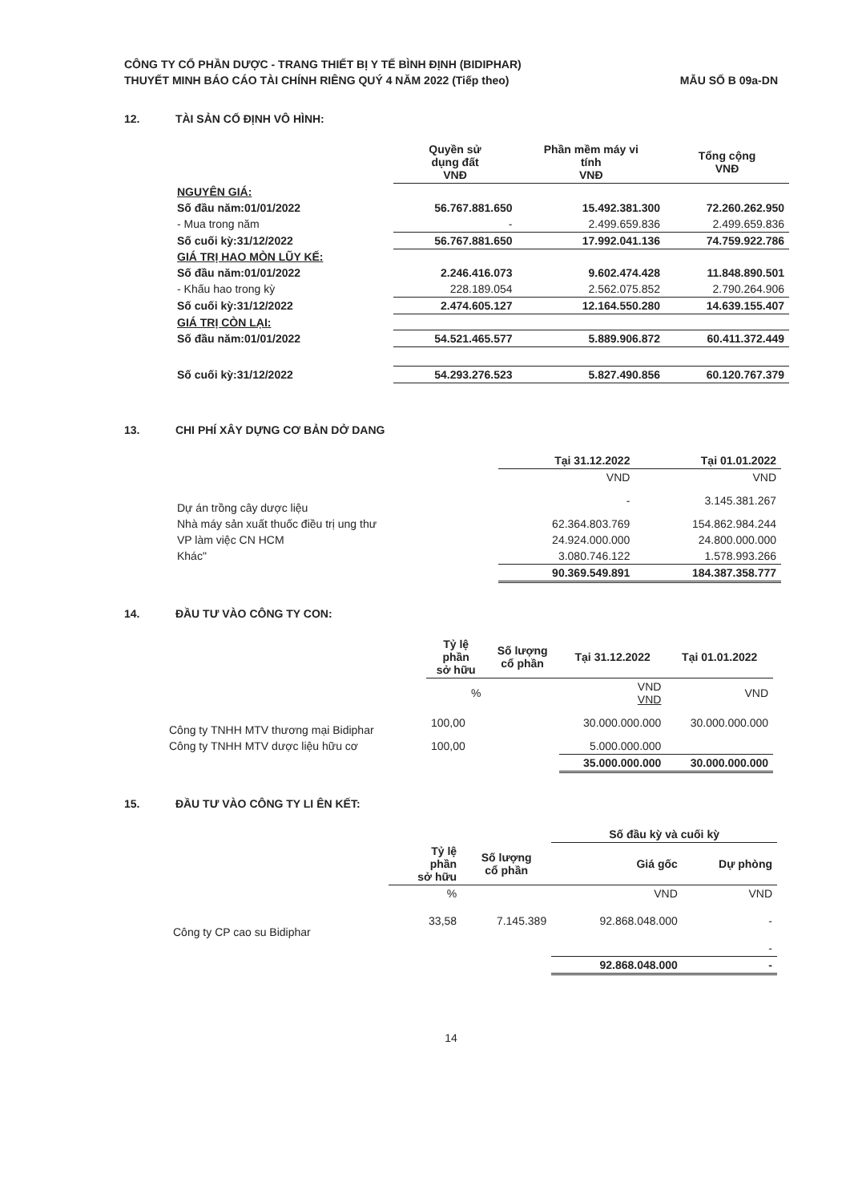CÔNG TY CỔ PHẦN DƯỢC - TRANG THIẾT BỊ Y TẾ BÌNH ĐỊNH (BIDIPHAR)
THUYẾT MINH BÁO CÁO TÀI CHÍNH RIÊNG QUÝ 4 NĂM 2022 (Tiếp theo) MẪU SỐ B 09a-DN
12. TÀI SẢN CỐ ĐỊNH VÔ HÌNH:
| | Quyền sử dụng đất VNĐ | Phần mềm máy vi tính VNĐ | Tổng cộng VNĐ |
| --- | --- | --- | --- |
| NGUYÊN GIÁ: | | | |
| Số đầu năm:01/01/2022 | 56.767.881.650 | 15.492.381.300 | 72.260.262.950 |
| - Mua trong năm | - | 2.499.659.836 | 2.499.659.836 |
| Số cuối kỳ:31/12/2022 | 56.767.881.650 | 17.992.041.136 | 74.759.922.786 |
| GIÁ TRỊ HAO MÒN LŨY KẾ: | | | |
| Số đầu năm:01/01/2022 | 2.246.416.073 | 9.602.474.428 | 11.848.890.501 |
| - Khấu hao trong kỳ | 228.189.054 | 2.562.075.852 | 2.790.264.906 |
| Số cuối kỳ:31/12/2022 | 2.474.605.127 | 12.164.550.280 | 14.639.155.407 |
| GIÁ TRỊ CÒN LẠI: | | | |
| Số đầu năm:01/01/2022 | 54.521.465.577 | 5.889.906.872 | 60.411.372.449 |
| Số cuối kỳ:31/12/2022 | 54.293.276.523 | 5.827.490.856 | 60.120.767.379 |
13. CHI PHÍ XÂY DỰNG CƠ BẢN DỞ DANG
| | Tại 31.12.2022 | Tại 01.01.2022 |
| --- | --- | --- |
| | VND | VND |
| Dự án trồng cây dược liệu | - | 3.145.381.267 |
| Nhà máy sản xuất thuốc điều trị ung thư | 62.364.803.769 | 154.862.984.244 |
| VP làm việc CN HCM | 24.924.000.000 | 24.800.000.000 |
| Khác" | 3.080.746.122 | 1.578.993.266 |
| | 90.369.549.891 | 184.387.358.777 |
14. ĐẦU TƯ VÀO CÔNG TY CON:
| | Tỷ lệ phần sở hữu | Số lượng cổ phần | Tại 31.12.2022 | Tại 01.01.2022 |
| --- | --- | --- | --- | --- |
| | % | | VND VND | VND |
| Công ty TNHH MTV thương mại Bidiphar | 100,00 | | 30.000.000.000 | 30.000.000.000 |
| Công ty TNHH MTV dược liệu hữu cơ | 100,00 | | 5.000.000.000 | |
| | | | 35.000.000.000 | 30.000.000.000 |
15. ĐẦU TƯ VÀO CÔNG TY LI ÊN KẾT:
| | | | Số đầu kỳ và cuối kỳ | |
| --- | --- | --- | --- | --- |
| | Tỷ lệ phần sở hữu | Số lượng cổ phần | Giá gốc | Dự phòng |
| | % | | VND | VND |
| Công ty CP cao su Bidiphar | 33,58 | 7.145.389 | 92.868.048.000 | - |
| | | | | - |
| | | | 92.868.048.000 | - |
14